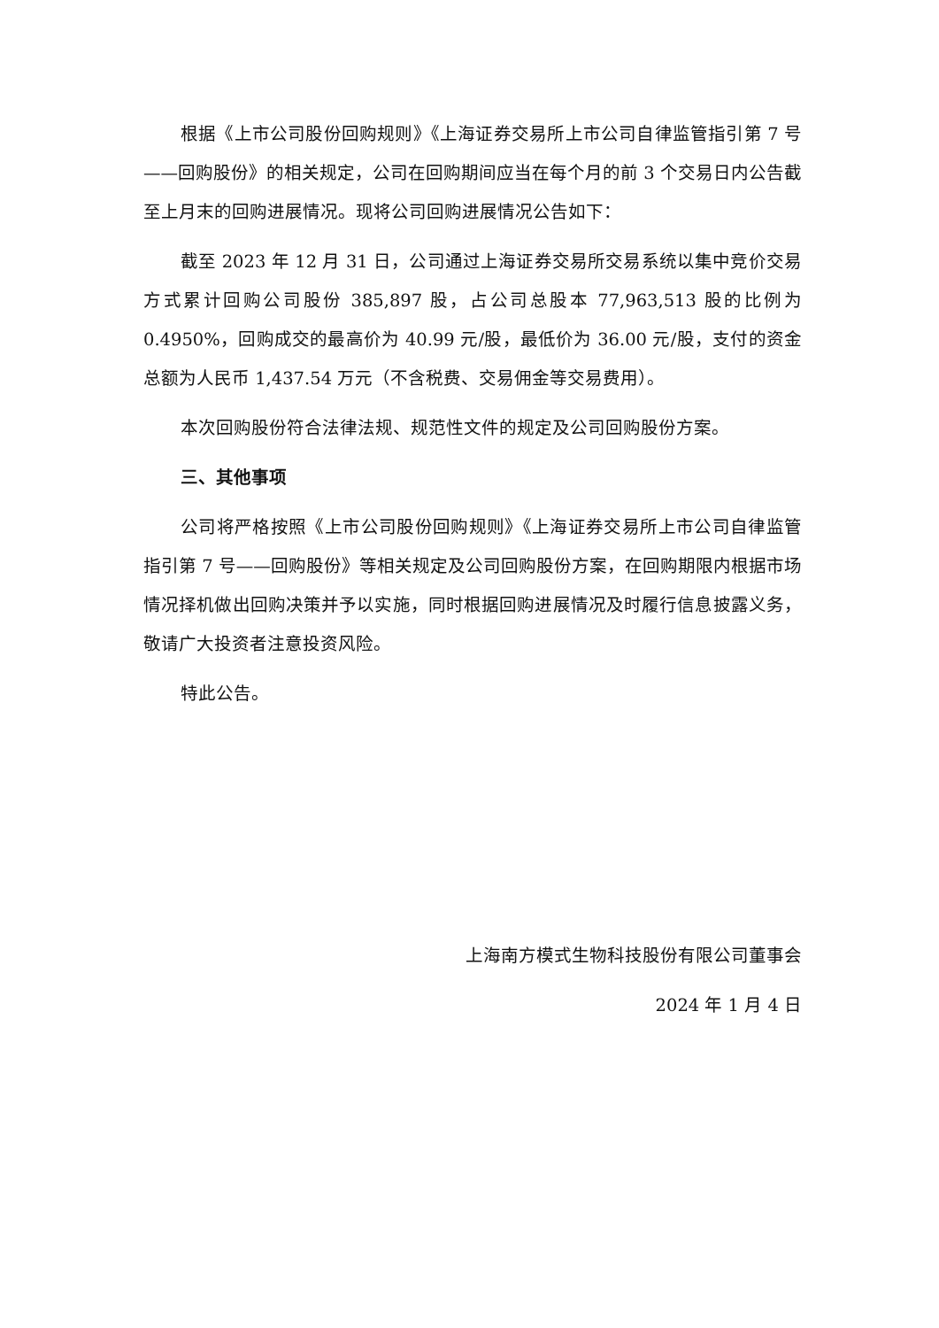根据《上市公司股份回购规则》《上海证券交易所上市公司自律监管指引第 7 号——回购股份》的相关规定，公司在回购期间应当在每个月的前 3 个交易日内公告截至上月末的回购进展情况。现将公司回购进展情况公告如下：
截至 2023 年 12 月 31 日，公司通过上海证券交易所交易系统以集中竞价交易方式累计回购公司股份 385,897 股，占公司总股本 77,963,513 股的比例为 0.4950%，回购成交的最高价为 40.99 元/股，最低价为 36.00 元/股，支付的资金总额为人民币 1,437.54 万元（不含税费、交易佣金等交易费用）。
本次回购股份符合法律法规、规范性文件的规定及公司回购股份方案。
三、其他事项
公司将严格按照《上市公司股份回购规则》《上海证券交易所上市公司自律监管指引第 7 号——回购股份》等相关规定及公司回购股份方案，在回购期限内根据市场情况择机做出回购决策并予以实施，同时根据回购进展情况及时履行信息披露义务，敬请广大投资者注意投资风险。
特此公告。
上海南方模式生物科技股份有限公司董事会
2024 年 1 月 4 日